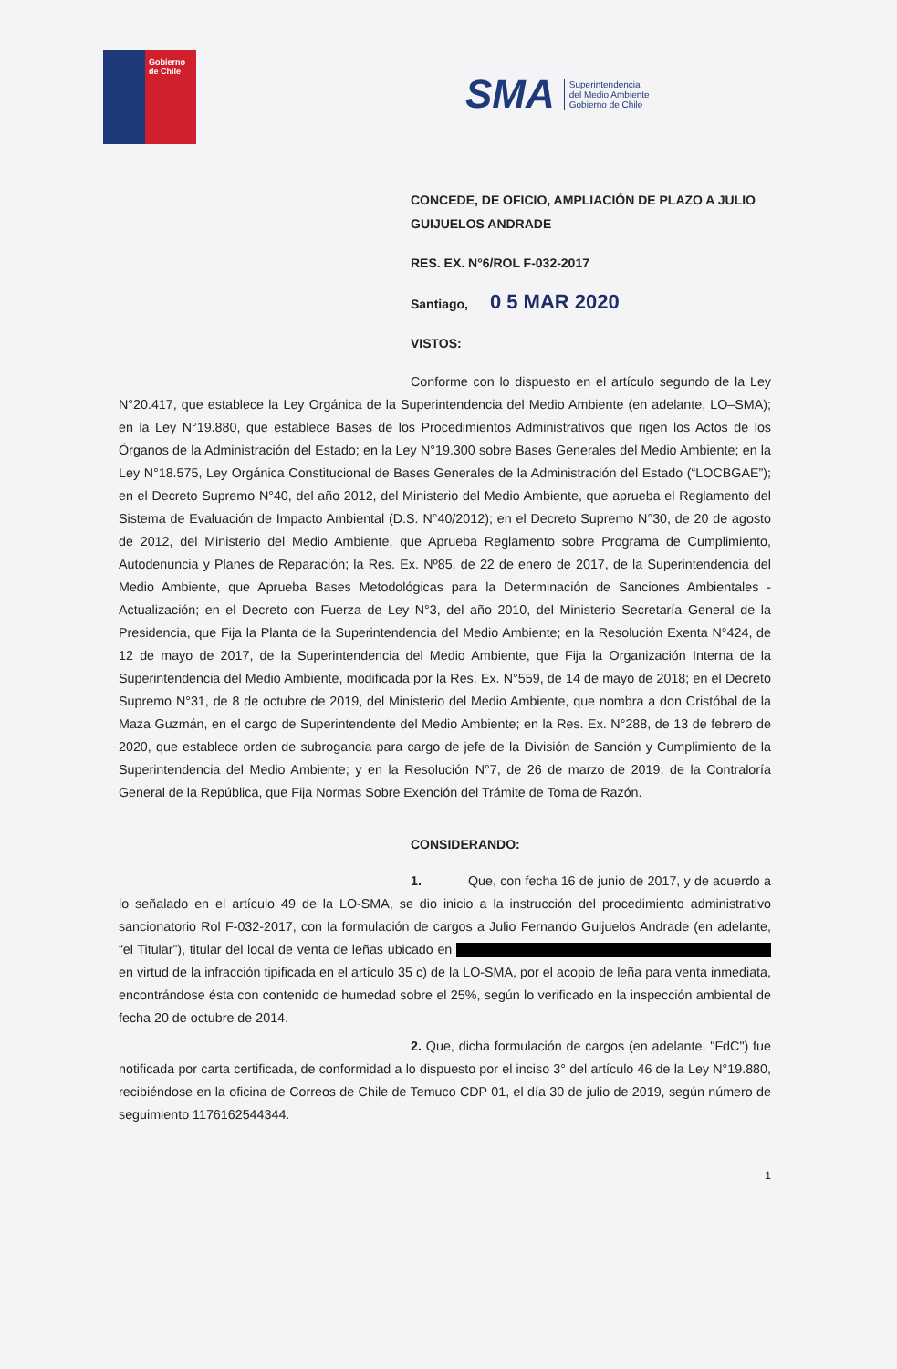Gobierno
de Chile
SMA Superintendencia
del Medio Ambiente
Gobierno de Chile
CONCEDE, DE OFICIO, AMPLIACIÓN DE PLAZO A JULIO GUIJUELOS ANDRADE
RES. EX. N°6/ROL F-032-2017
Santiago, 0 5 MAR 2020
VISTOS:
Conforme con lo dispuesto en el artículo segundo de la Ley N°20.417, que establece la Ley Orgánica de la Superintendencia del Medio Ambiente (en adelante, LO–SMA); en la Ley N°19.880, que establece Bases de los Procedimientos Administrativos que rigen los Actos de los Órganos de la Administración del Estado; en la Ley N°19.300 sobre Bases Generales del Medio Ambiente; en la Ley N°18.575, Ley Orgánica Constitucional de Bases Generales de la Administración del Estado (“LOCBGAE”); en el Decreto Supremo N°40, del año 2012, del Ministerio del Medio Ambiente, que aprueba el Reglamento del Sistema de Evaluación de Impacto Ambiental (D.S. N°40/2012); en el Decreto Supremo N°30, de 20 de agosto de 2012, del Ministerio del Medio Ambiente, que Aprueba Reglamento sobre Programa de Cumplimiento, Autodenuncia y Planes de Reparación; la Res. Ex. Nº85, de 22 de enero de 2017, de la Superintendencia del Medio Ambiente, que Aprueba Bases Metodológicas para la Determinación de Sanciones Ambientales - Actualización; en el Decreto con Fuerza de Ley N°3, del año 2010, del Ministerio Secretaría General de la Presidencia, que Fija la Planta de la Superintendencia del Medio Ambiente; en la Resolución Exenta N°424, de 12 de mayo de 2017, de la Superintendencia del Medio Ambiente, que Fija la Organización Interna de la Superintendencia del Medio Ambiente, modificada por la Res. Ex. N°559, de 14 de mayo de 2018; en el Decreto Supremo N°31, de 8 de octubre de 2019, del Ministerio del Medio Ambiente, que nombra a don Cristóbal de la Maza Guzmán, en el cargo de Superintendente del Medio Ambiente; en la Res. Ex. N°288, de 13 de febrero de 2020, que establece orden de subrogancia para cargo de jefe de la División de Sanción y Cumplimiento de la Superintendencia del Medio Ambiente; y en la Resolución N°7, de 26 de marzo de 2019, de la Contraloría General de la República, que Fija Normas Sobre Exención del Trámite de Toma de Razón.
CONSIDERANDO:
1. Que, con fecha 16 de junio de 2017, y de acuerdo a lo señalado en el artículo 49 de la LO-SMA, se dio inicio a la instrucción del procedimiento administrativo sancionatorio Rol F-032-2017, con la formulación de cargos a Julio Fernando Guijuelos Andrade (en adelante, “el Titular”), titular del local de venta de leñas ubicado en en virtud de la infracción tipificada en el artículo 35 c) de la LO-SMA, por el acopio de leña para venta inmediata, encontrándose ésta con contenido de humedad sobre el 25%, según lo verificado en la inspección ambiental de fecha 20 de octubre de 2014.
2. Que, dicha formulación de cargos (en adelante, "FdC") fue notificada por carta certificada, de conformidad a lo dispuesto por el inciso 3° del artículo 46 de la Ley N°19.880, recibiéndose en la oficina de Correos de Chile de Temuco CDP 01, el día 30 de julio de 2019, según número de seguimiento 1176162544344.
1